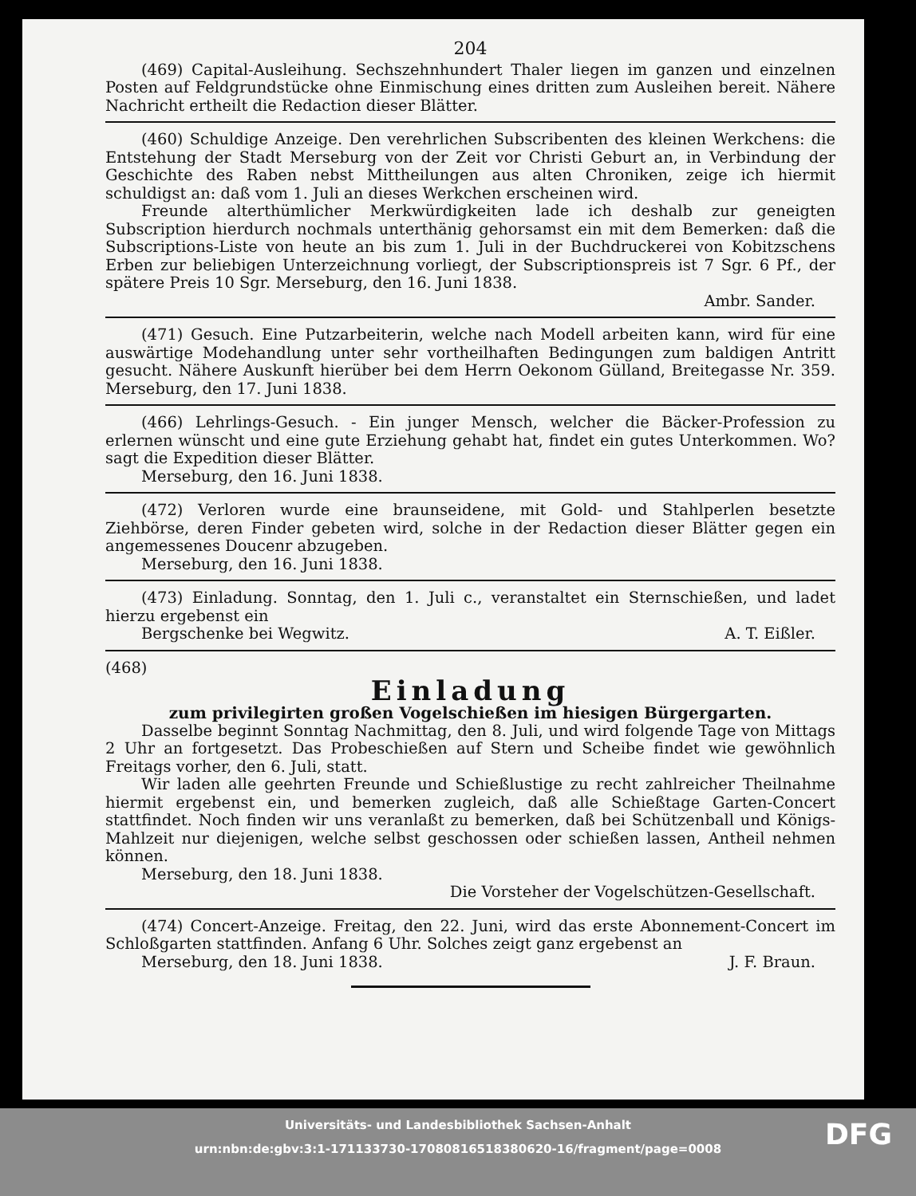204
(469) Capital-Ausleihung. Sechszehnhundert Thaler liegen im ganzen und einzelnen Posten auf Feldgrundstücke ohne Einmischung eines dritten zum Ausleihen bereit. Nähere Nachricht ertheilt die Redaction dieser Blätter.
(460) Schuldige Anzeige. Den verehrlichen Subscribenten des kleinen Werkchens: die Entstehung der Stadt Merseburg von der Zeit vor Christi Geburt an, in Verbindung der Geschichte des Raben nebst Mittheilungen aus alten Chroniken, zeige ich hiermit schuldigst an: daß vom 1. Juli an dieses Werkchen erscheinen wird.
Freunde alterthümlicher Merkwürdigkeiten lade ich deshalb zur geneigten Subscription hierdurch nochmals unterthänig gehorsamst ein mit dem Bemerken: daß die Subscriptions-Liste von heute an bis zum 1. Juli in der Buchdruckerei von Kobitzschens Erben zur beliebigen Unterzeichnung vorliegt, der Subscriptionspreis ist 7 Sgr. 6 Pf., der spätere Preis 10 Sgr. Merseburg, den 16. Juni 1838.
Ambr. Sander.
(471) Gesuch. Eine Putzarbeiterin, welche nach Modell arbeiten kann, wird für eine auswärtige Modehandlung unter sehr vortheilhaften Bedingungen zum baldigen Antritt gesucht. Nähere Auskunft hierüber bei dem Herrn Oekonom Gülland, Breitegasse Nr. 359. Merseburg, den 17. Juni 1838.
(466) Lehrlings-Gesuch. - Ein junger Mensch, welcher die Bäcker-Profession zu erlernen wünscht und eine gute Erziehung gehabt hat, findet ein gutes Unterkommen. Wo? sagt die Expedition dieser Blätter.
Merseburg, den 16. Juni 1838.
(472) Verloren wurde eine braunseidene, mit Gold- und Stahlperlen besetzte Ziehbörse, deren Finder gebeten wird, solche in der Redaction dieser Blätter gegen ein angemessenes Doucenr abzugeben.
Merseburg, den 16. Juni 1838.
(473) Einladung. Sonntag, den 1. Juli c., veranstaltet ein Sternschießen, und ladet hierzu ergebenst ein
Bergschenke bei Wegwitz. A. T. Eißler.
(468)
Einladung
zum privilegirten großen Vogelschießen im hiesigen Bürgergarten.
Dasselbe beginnt Sonntag Nachmittag, den 8. Juli, und wird folgende Tage von Mittags 2 Uhr an fortgesetzt. Das Probeschießen auf Stern und Scheibe findet wie gewöhnlich Freitags vorher, den 6. Juli, statt.
Wir laden alle geehrten Freunde und Schießlustige zu recht zahlreicher Theilnahme hiermit ergebenst ein, und bemerken zugleich, daß alle Schießtage Garten-Concert stattfindet. Noch finden wir uns veranlaßt zu bemerken, daß bei Schützenball und Königs-Mahlzeit nur diejenigen, welche selbst geschossen oder schießen lassen, Antheil nehmen können.
Merseburg, den 18. Juni 1838.
Die Vorsteher der Vogelschützen-Gesellschaft.
(474) Concert-Anzeige. Freitag, den 22. Juni, wird das erste Abonnement-Concert im Schloßgarten stattfinden. Anfang 6 Uhr. Solches zeigt ganz ergebenst an
Merseburg, den 18. Juni 1838. J. F. Braun.
Universitäts- und Landesbibliothek Sachsen-Anhalt
urn:nbn:de:gbv:3:1-171133730-17080816518380620-16/fragment/page=0008
DFG